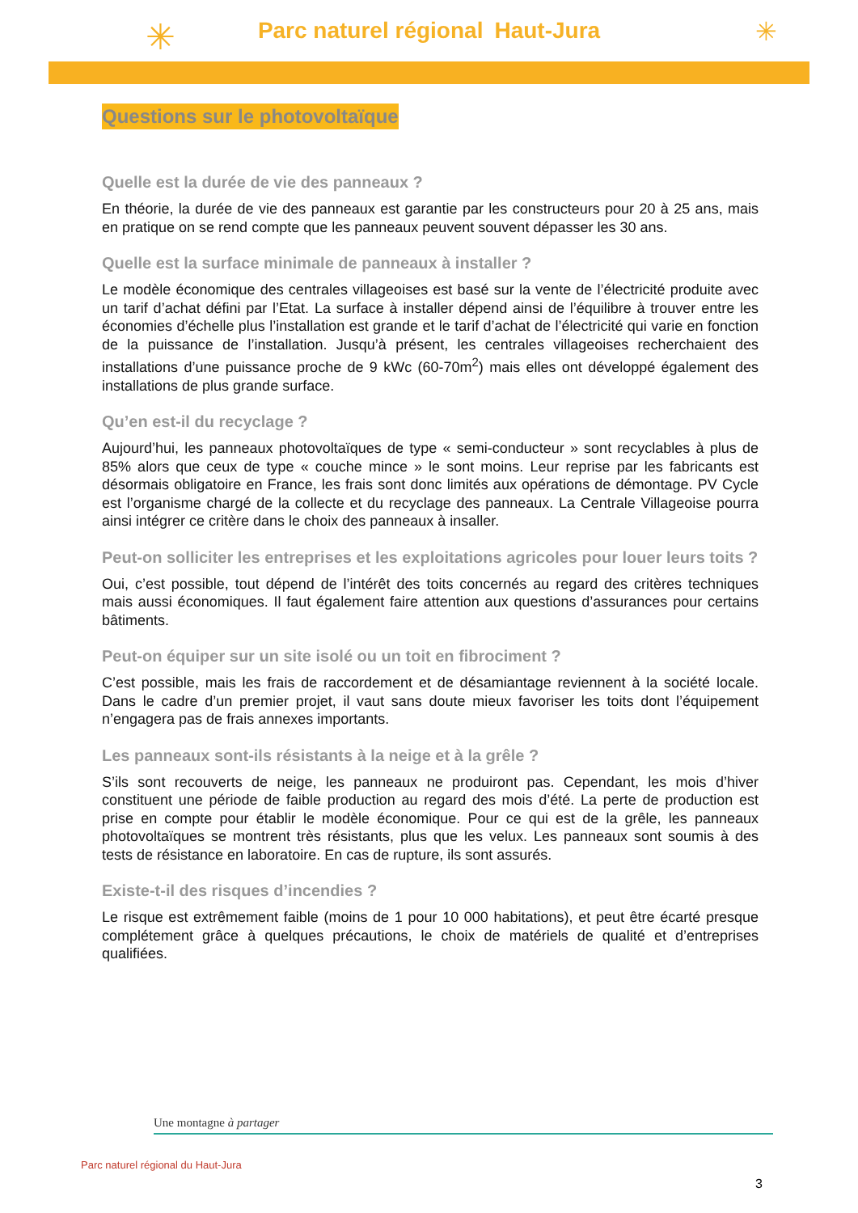✳ ✳
Parc naturel régional Haut-Jura
Questions sur le photovoltaïque
Quelle est la durée de vie des panneaux ?
En théorie, la durée de vie des panneaux est garantie par les constructeurs pour 20 à 25 ans, mais en pratique on se rend compte que les panneaux peuvent souvent dépasser les 30 ans.
Quelle est la surface minimale de panneaux à installer ?
Le modèle économique des centrales villageoises est basé sur la vente de l’électricité produite avec un tarif d’achat défini par l’Etat. La surface à installer dépend ainsi de l’équilibre à trouver entre les économies d’échelle plus l’installation est grande et le tarif d’achat de l’électricité qui varie en fonction de la puissance de l’installation. Jusqu’à présent, les centrales villageoises recherchaient des installations d’une puissance proche de 9 kWc (60-70m<sup>2</sup>) mais elles ont développé également des installations de plus grande surface.
Qu’en est-il du recyclage ?
Aujourd’hui, les panneaux photovoltaïques de type « semi-conducteur » sont recyclables à plus de 85% alors que ceux de type « couche mince » le sont moins. Leur reprise par les fabricants est désormais obligatoire en France, les frais sont donc limités aux opérations de démontage. PV Cycle est l’organisme chargé de la collecte et du recyclage des panneaux. La Centrale Villageoise pourra ainsi intégrer ce critère dans le choix des panneaux à insaller.
Peut-on solliciter les entreprises et les exploitations agricoles pour louer leurs toits ?
Oui, c’est possible, tout dépend de l’intérêt des toits concernés au regard des critères techniques mais aussi économiques. Il faut également faire attention aux questions d’assurances pour certains bâtiments.
Peut-on équiper sur un site isolé ou un toit en fibrociment ?
C’est possible, mais les frais de raccordement et de désamiantage reviennent à la société locale. Dans le cadre d’un premier projet, il vaut sans doute mieux favoriser les toits dont l’équipement n’engagera pas de frais annexes importants.
Les panneaux sont-ils résistants à la neige et à la grêle ?
S’ils sont recouverts de neige, les panneaux ne produiront pas. Cependant, les mois d’hiver constituent une période de faible production au regard des mois d’été. La perte de production est prise en compte pour établir le modèle économique. Pour ce qui est de la grêle, les panneaux photovoltaïques se montrent très résistants, plus que les velux. Les panneaux sont soumis à des tests de résistance en laboratoire. En cas de rupture, ils sont assurés.
Existe-t-il des risques d’incendies ?
Le risque est extrêmement faible (moins de 1 pour 10 000 habitations), et peut être écarté presque complétement grâce à quelques précautions, le choix de matériels de qualité et d’entreprises qualifiées.
Une montagne à partager
Parc naturel régional du Haut-Jura
3